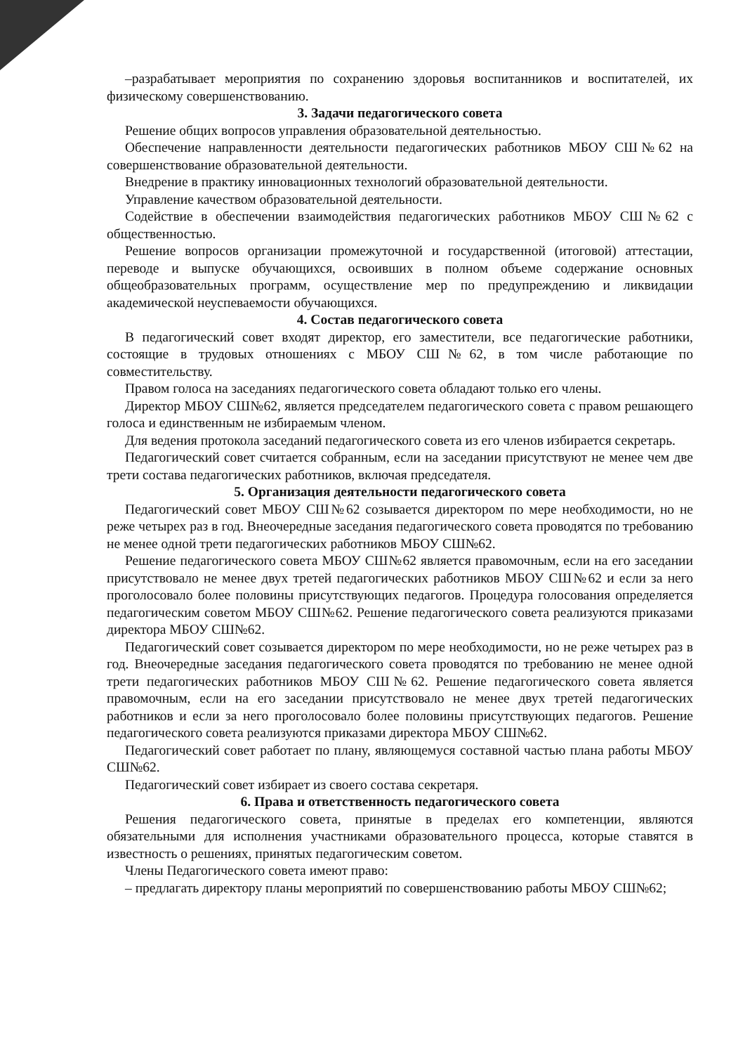–разрабатывает мероприятия по сохранению здоровья воспитанников и воспитателей, их физическому совершенствованию.
3. Задачи педагогического совета
Решение общих вопросов управления образовательной деятельностью.
Обеспечение направленности деятельности педагогических работников МБОУ СШ№62 на совершенствование образовательной деятельности.
Внедрение в практику инновационных технологий образовательной деятельности.
Управление качеством образовательной деятельности.
Содействие в обеспечении взаимодействия педагогических работников МБОУ СШ№62 с общественностью.
Решение вопросов организации промежуточной и государственной (итоговой) аттестации, переводе и выпуске обучающихся, освоивших в полном объеме содержание основных общеобразовательных программ, осуществление мер по предупреждению и ликвидации академической неуспеваемости обучающихся.
4. Состав педагогического совета
В педагогический совет входят директор, его заместители, все педагогические работники, состоящие в трудовых отношениях с МБОУ СШ№62, в том числе работающие по совместительству.
Правом голоса на заседаниях педагогического совета обладают только его члены.
Директор МБОУ СШ№62, является председателем педагогического совета с правом решающего голоса и единственным не избираемым членом.
Для ведения протокола заседаний педагогического совета из его членов избирается секретарь.
Педагогический совет считается собранным, если на заседании присутствуют не менее чем две трети состава педагогических работников, включая председателя.
5. Организация деятельности педагогического совета
Педагогический совет МБОУ СШ№62 созывается директором по мере необходимости, но не реже четырех раз в год. Внеочередные заседания педагогического совета проводятся по требованию не менее одной трети педагогических работников МБОУ СШ№62.
Решение педагогического совета МБОУ СШ№62 является правомочным, если на его заседании присутствовало не менее двух третей педагогических работников МБОУ СШ№62 и если за него проголосовало более половины присутствующих педагогов. Процедура голосования определяется педагогическим советом МБОУ СШ№62. Решение педагогического совета реализуются приказами директора МБОУ СШ№62.
Педагогический совет созывается директором по мере необходимости, но не реже четырех раз в год. Внеочередные заседания педагогического совета проводятся по требованию не менее одной трети педагогических работников МБОУ СШ№62. Решение педагогического совета является правомочным, если на его заседании присутствовало не менее двух третей педагогических работников и если за него проголосовало более половины присутствующих педагогов. Решение педагогического совета реализуются приказами директора МБОУ СШ№62.
Педагогический совет работает по плану, являющемуся составной частью плана работы МБОУ СШ№62.
Педагогический совет избирает из своего состава секретаря.
6. Права и ответственность педагогического совета
Решения педагогического совета, принятые в пределах его компетенции, являются обязательными для исполнения участниками образовательного процесса, которые ставятся в известность о решениях, принятых педагогическим советом.
Члены Педагогического совета имеют право:
– предлагать директору планы мероприятий по совершенствованию работы МБОУ СШ№62;